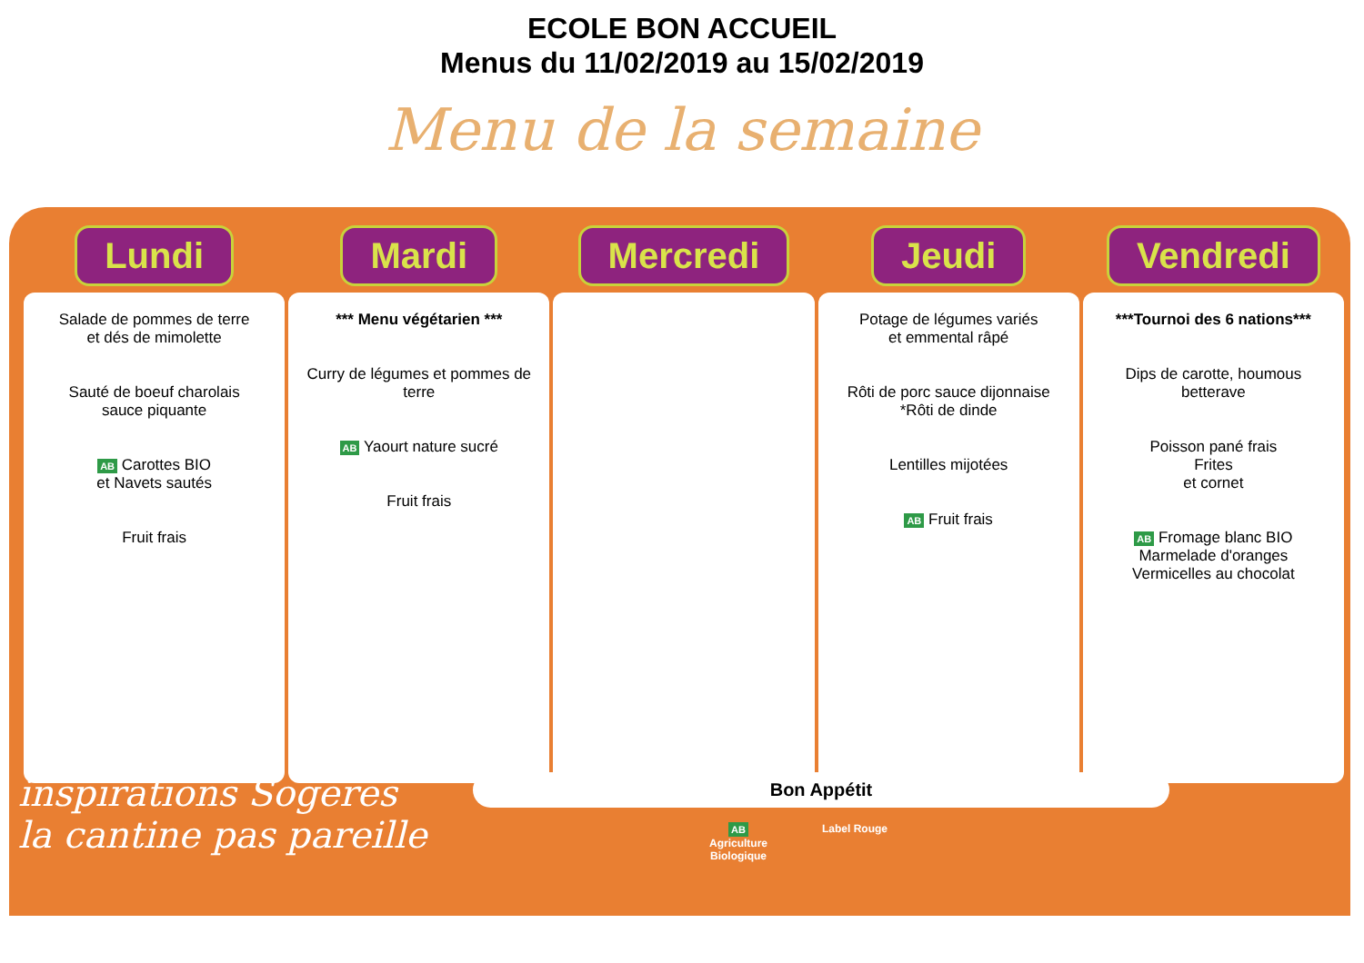ECOLE BON ACCUEIL
Menus du 11/02/2019 au 15/02/2019
Menu de la semaine
| Lundi | Mardi | Mercredi | Jeudi | Vendredi |
| --- | --- | --- | --- | --- |
| Salade de pommes de terre et dés de mimolette Sauté de boeuf charolais sauce piquante AB Carottes BIO et Navets sautés Fruit frais | *** Menu végétarien *** Curry de légumes et pommes de terre AB Yaourt nature sucré Fruit frais | | Potage de légumes variés et emmental râpé Rôti de porc sauce dijonnaise *Rôti de dinde Lentilles mijotées AB Fruit frais | ***Tournoi des 6 nations*** Dips de carotte, houmous betterave Poisson pané frais Frites et cornet AB Fromage blanc BIO Marmelade d'oranges Vermicelles au chocolat |
inspirations Sogeres
la cantine pas pareille
Bon Appétit
AB
Agriculture
Biologique
Label Rouge